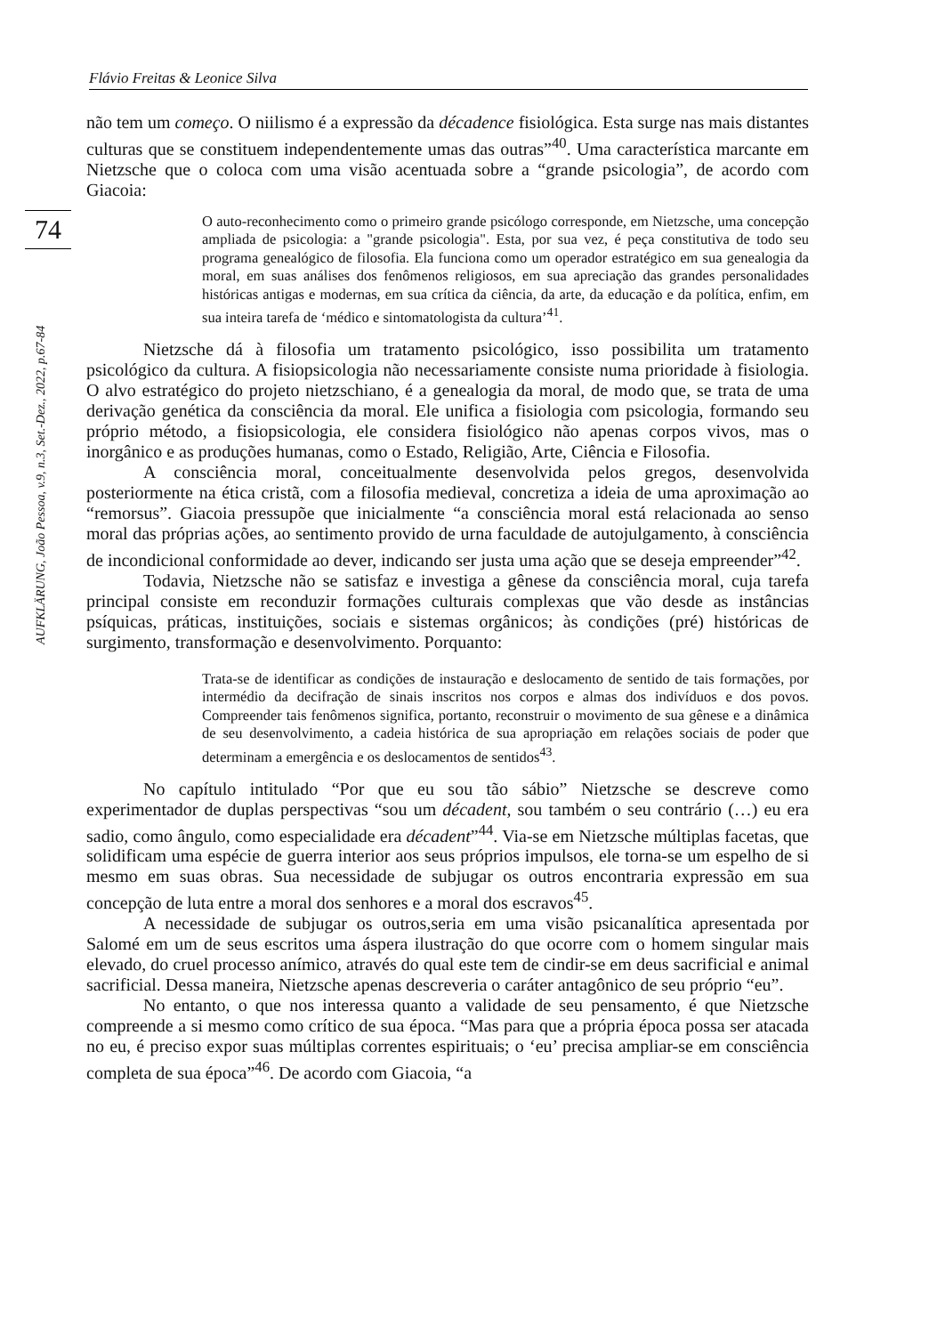Flávio Freitas & Leonice Silva
74
AUFKLÄRUNG, João Pessoa, v.9, n.3, Set.-Dez., 2022, p.67-84
não tem um começo. O niilismo é a expressão da décadence fisiológica. Esta surge nas mais distantes culturas que se constituem independentemente umas das outras”<sup>40</sup>. Uma característica marcante em Nietzsche que o coloca com uma visão acentuada sobre a “grande psicologia”, de acordo com Giacoia:
O auto-reconhecimento como o primeiro grande psicólogo corresponde, em Nietzsche, uma concepção ampliada de psicologia: a "grande psicologia". Esta, por sua vez, é peça constitutiva de todo seu programa genealógico de filosofia. Ela funciona como um operador estratégico em sua genealogia da moral, em suas análises dos fenômenos religiosos, em sua apreciação das grandes personalidades históricas antigas e modernas, em sua crítica da ciência, da arte, da educação e da política, enfim, em sua inteira tarefa de ‘médico e sintomatologista da cultura’<sup>41</sup>.
Nietzsche dá à filosofia um tratamento psicológico, isso possibilita um tratamento psicológico da cultura. A fisiopsicologia não necessariamente consiste numa prioridade à fisiologia. O alvo estratégico do projeto nietzschiano, é a genealogia da moral, de modo que, se trata de uma derivação genética da consciência da moral. Ele unifica a fisiologia com psicologia, formando seu próprio método, a fisiopsicologia, ele considera fisiológico não apenas corpos vivos, mas o inorgânico e as produções humanas, como o Estado, Religião, Arte, Ciência e Filosofia.
A consciência moral, conceitualmente desenvolvida pelos gregos, desenvolvida posteriormente na ética cristã, com a filosofia medieval, concretiza a ideia de uma aproximação ao “remorsus”. Giacoia pressupõe que inicialmente “a consciência moral está relacionada ao senso moral das próprias ações, ao sentimento provido de urna faculdade de autojulgamento, à consciência de incondicional conformidade ao dever, indicando ser justa uma ação que se deseja empreender”<sup>42</sup>.
Todavia, Nietzsche não se satisfaz e investiga a gênese da consciência moral, cuja tarefa principal consiste em reconduzir formações culturais complexas que vão desde as instâncias psíquicas, práticas, instituições, sociais e sistemas orgânicos; às condições (pré) históricas de surgimento, transformação e desenvolvimento. Porquanto:
Trata-se de identificar as condições de instauração e deslocamento de sentido de tais formações, por intermédio da decifração de sinais inscritos nos corpos e almas dos indivíduos e dos povos. Compreender tais fenômenos significa, portanto, reconstruir o movimento de sua gênese e a dinâmica de seu desenvolvimento, a cadeia histórica de sua apropriação em relações sociais de poder que determinam a emergência e os deslocamentos de sentidos<sup>43</sup>.
No capítulo intitulado “Por que eu sou tão sábio” Nietzsche se descreve como experimentador de duplas perspectivas “sou um décadent, sou também o seu contrário (…) eu era sadio, como ângulo, como especialidade era décadent”<sup>44</sup>. Via-se em Nietzsche múltiplas facetas, que solidificam uma espécie de guerra interior aos seus próprios impulsos, ele torna-se um espelho de si mesmo em suas obras. Sua necessidade de subjugar os outros encontraria expressão em sua concepção de luta entre a moral dos senhores e a moral dos escravos<sup>45</sup>.
A necessidade de subjugar os outros,seria em uma visão psicanalítica apresentada por Salomé em um de seus escritos uma áspera ilustração do que ocorre com o homem singular mais elevado, do cruel processo anímico, através do qual este tem de cindir-se em deus sacrificial e animal sacrificial. Dessa maneira, Nietzsche apenas descreveria o caráter antagônico de seu próprio “eu”.
No entanto, o que nos interessa quanto a validade de seu pensamento, é que Nietzsche compreende a si mesmo como crítico de sua época. “Mas para que a própria época possa ser atacada no eu, é preciso expor suas múltiplas correntes espirituais; o ‘eu’ precisa ampliar-se em consciência completa de sua época”<sup>46</sup>. De acordo com Giacoia, “a